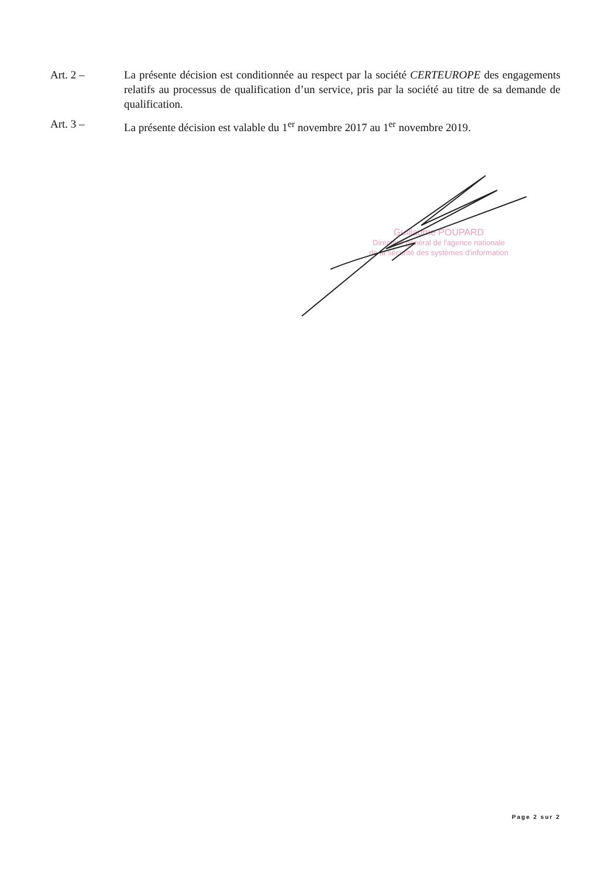Art. 2 – La présente décision est conditionnée au respect par la société CERTEUROPE des engagements relatifs au processus de qualification d’un service, pris par la société au titre de sa demande de qualification.
Art. 3 – La présente décision est valable du 1<sup>er</sup> novembre 2017 au 1<sup>er</sup> novembre 2019.
Guillaume POUPARD
Directeur général de l'agence nationale
de la sécurité des systèmes d'information
Page 2 sur 2